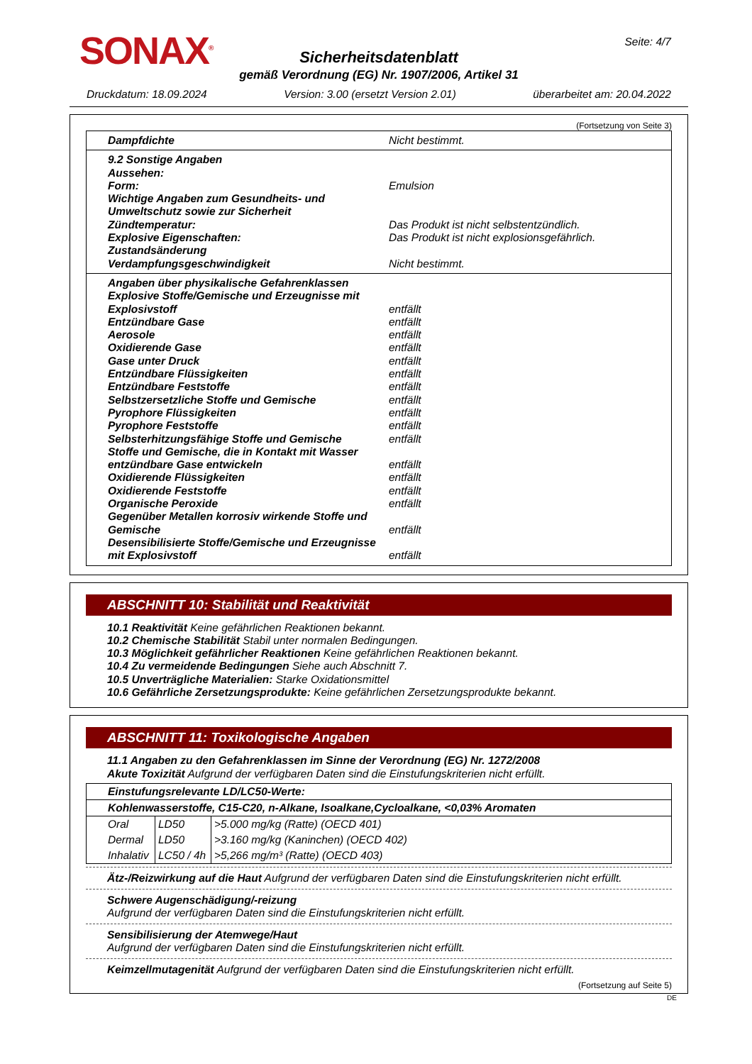SONAX<sup>®</sup> Seite: 4/7
Sicherheitsdatenblatt
gemäß Verordnung (EG) Nr. 1907/2006, Artikel 31
Druckdatum: 18.09.2024 Version: 3.00 (ersetzt Version 2.01) überarbeitet am: 20.04.2022
(Fortsetzung von Seite 3)
Dampfdichte Nicht bestimmt.
9.2 Sonstige Angaben
Aussehen:
Form: Emulsion
Wichtige Angaben zum Gesundheits- und Umweltschutz sowie zur Sicherheit
Zündtemperatur: Das Produkt ist nicht selbstentzündlich.
Explosive Eigenschaften: Das Produkt ist nicht explosionsgefährlich.
Zustandsänderung
Verdampfungsgeschwindigkeit Nicht bestimmt.
Angaben über physikalische Gefahrenklassen
Explosive Stoffe/Gemische und Erzeugnisse mit Explosivstoff entfällt
Entzündbare Gase entfällt
Aerosole entfällt
Oxidierende Gase entfällt
Gase unter Druck entfällt
Entzündbare Flüssigkeiten entfällt
Entzündbare Feststoffe entfällt
Selbstzersetzliche Stoffe und Gemische entfällt
Pyrophore Flüssigkeiten entfällt
Pyrophore Feststoffe entfällt
Selbsterhitzungsfähige Stoffe und Gemische entfällt
Stoffe und Gemische, die in Kontakt mit Wasser entzündbare Gase entwickeln entfällt
Oxidierende Flüssigkeiten entfällt
Oxidierende Feststoffe entfällt
Organische Peroxide entfällt
Gegenüber Metallen korrosiv wirkende Stoffe und Gemische entfällt
Desensibilisierte Stoffe/Gemische und Erzeugnisse mit Explosivstoff entfällt
ABSCHNITT 10: Stabilität und Reaktivität
10.1 Reaktivität Keine gefährlichen Reaktionen bekannt.
10.2 Chemische Stabilität Stabil unter normalen Bedingungen.
10.3 Möglichkeit gefährlicher Reaktionen Keine gefährlichen Reaktionen bekannt.
10.4 Zu vermeidende Bedingungen Siehe auch Abschnitt 7.
10.5 Unverträgliche Materialien: Starke Oxidationsmittel
10.6 Gefährliche Zersetzungsprodukte: Keine gefährlichen Zersetzungsprodukte bekannt.
ABSCHNITT 11: Toxikologische Angaben
11.1 Angaben zu den Gefahrenklassen im Sinne der Verordnung (EG) Nr. 1272/2008
Akute Toxizität Aufgrund der verfügbaren Daten sind die Einstufungskriterien nicht erfüllt.
| Einstufungsrelevante LD/LC50-Werte: | | |
| Kohlenwasserstoffe, C15-C20, n-Alkane, Isoalkane,Cycloalkane, <0,03% Aromaten | | |
| Oral | LD50 | >5.000 mg/kg (Ratte) (OECD 401) |
| Dermal | LD50 | >3.160 mg/kg (Kaninchen) (OECD 402) |
| Inhalativ | LC50 / 4h | >5,266 mg/m³ (Ratte) (OECD 403) |
Ätz-/Reizwirkung auf die Haut Aufgrund der verfügbaren Daten sind die Einstufungskriterien nicht erfüllt.
Schwere Augenschädigung/-reizung
Aufgrund der verfügbaren Daten sind die Einstufungskriterien nicht erfüllt.
Sensibilisierung der Atemwege/Haut
Aufgrund der verfügbaren Daten sind die Einstufungskriterien nicht erfüllt.
Keimzellmutagenität Aufgrund der verfügbaren Daten sind die Einstufungskriterien nicht erfüllt.
(Fortsetzung auf Seite 5)
DE